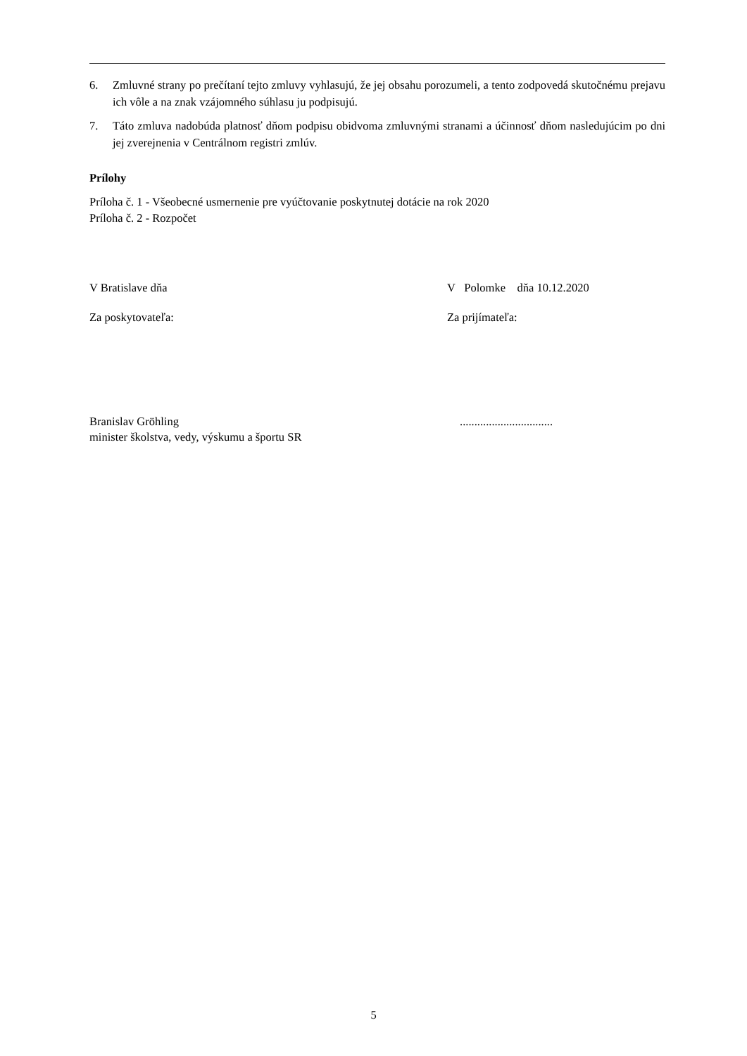6. Zmluvné strany po prečítaní tejto zmluvy vyhlasujú, že jej obsahu porozumeli, a tento zodpovedá skutočnému prejavu ich vôle a na znak vzájomného súhlasu ju podpisujú.
7. Táto zmluva nadobúda platnosť dňom podpisu obidvoma zmluvnými stranami a účinnosť dňom nasledujúcim po dni jej zverejnenia v Centrálnom registri zmlúv.
Prílohy
Príloha č. 1 - Všeobecné usmernenie pre vyúčtovanie poskytnutej dotácie na rok 2020
Príloha č. 2 - Rozpočet
V Bratislave dňa V Polomke dňa 10.12.2020
Za poskytovateľa: Za prijímateľa:
Branislav Gröhling................................
minister školstva, vedy, výskumu a športu SR
5